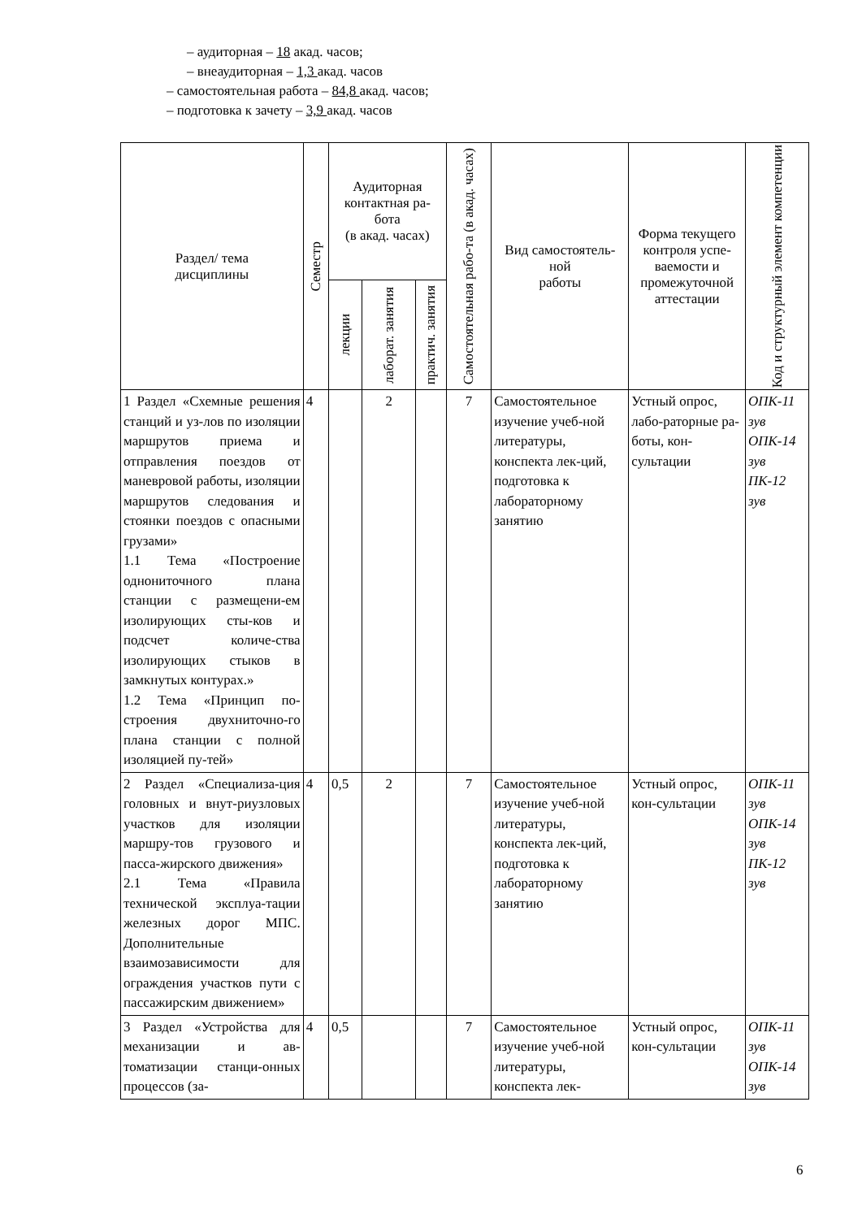– аудиторная – 18 акад. часов;
– внеаудиторная – 1,3 акад. часов
– самостоятельная работа – 84,8 акад. часов;
– подготовка к зачету – 3,9 акад. часов
| Раздел/ тема дисциплины | Семестр | Аудиторная контактная ра-бота (в акад. часах) | | | Самостоятельная рабо-та (в акад. часах) | Вид самостоятель-ной работы | Форма текущего контроля успе-ваемости и промежуточной аттестации | Код и структурный элемент компетенции |
| --- | --- | --- | --- | --- | --- | --- | --- | --- |
| | | лекции | лаборат. занятия | практич. занятия | | | | |
| 1 Раздел «Схемные решения станций и уз-лов по изоляции маршрутов приема и отправления поездов от маневровой работы, изоляции маршрутов следования и стоянки поездов с опасными грузами» 1.1 Тема «Построение однониточного плана станции с размещени-ем изолирующих сты-ков и подсчет количе-ства изолирующих стыков в замкнутых контурах.» 1.2 Тема «Принцип по-строения двухниточно-го плана станции с полной изоляцией пу-тей» | 4 | | 2 | | 7 | Самостоятельное изучение учеб-ной литературы, конспекта лек-ций, подготовка к лабораторному занятию | Устный опрос, лабо-раторные ра-боты, кон-сультации | ОПК-11 зув ОПК-14 зув ПК-12 зув |
| 2 Раздел «Специализа-ция головных и внут-риузловых участков для изоляции маршру-тов грузового и пасса-жирского движения» 2.1 Тема «Правила технической эксплуа-тации железных дорог МПС. Дополнительные взаимозависимости для ограждения участков пути с пассажирским движением» | 4 | 0,5 | 2 | | 7 | Самостоятельное изучение учеб-ной литературы, конспекта лек-ций, подготовка к лабораторному занятию | Устный опрос, кон-сультации | ОПК-11 зув ОПК-14 зув ПК-12 зув |
| 3 Раздел «Устройства для механизации и ав-томатизации станци-онных процессов (за- | 4 | 0,5 | | | 7 | Самостоятельное изучение учеб-ной литературы, конспекта лек- | Устный опрос, кон-сультации | ОПК-11 зув ОПК-14 зув |
6